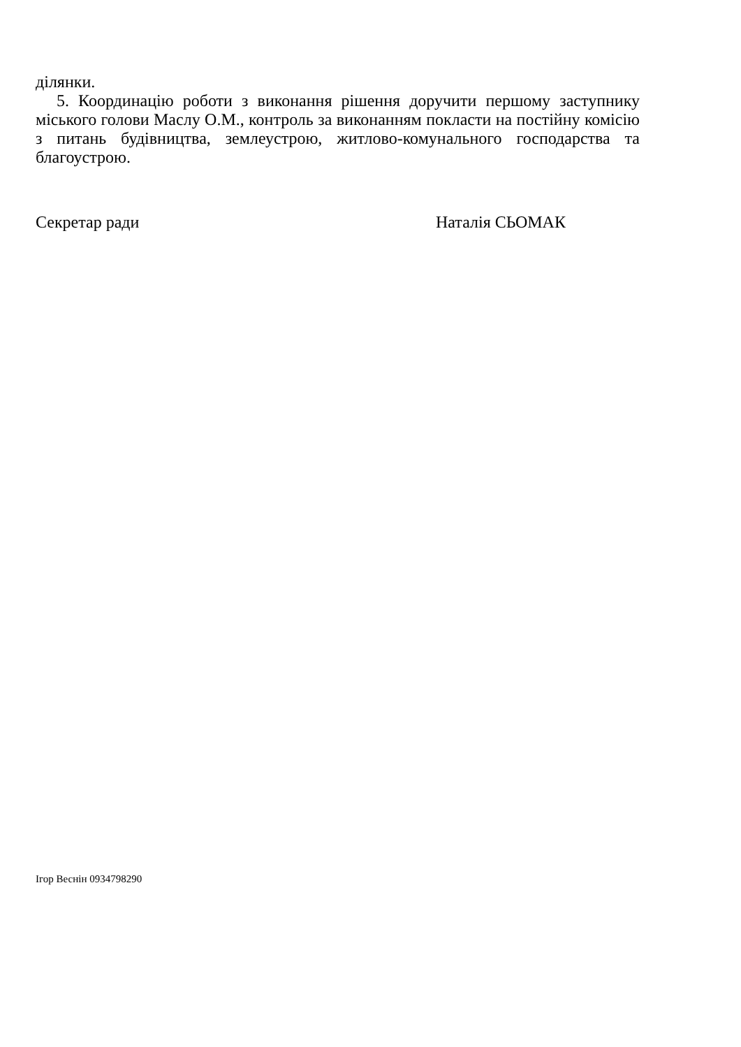ділянки.
5. Координацію роботи з виконання рішення доручити першому заступнику міського голови Маслу О.М., контроль за виконанням покласти на постійну комісію з питань будівництва, землеустрою, житлово-комунального господарства та благоустрою.
Секретар ради Наталія СЬОМАК
Ігор Веснін 0934798290